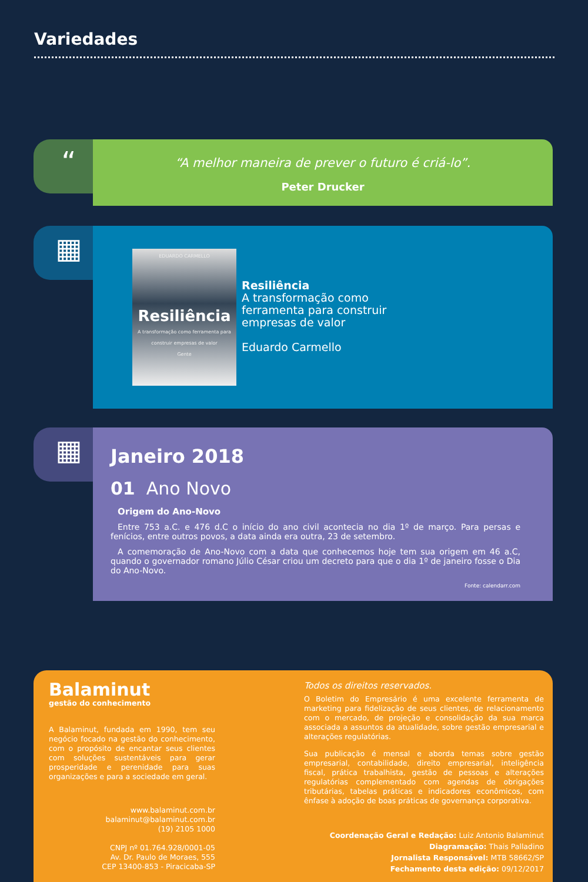Variedades
“
“A melhor maneira de prever o futuro é criá-lo”.
Peter Drucker
▦
EDUARDO CARMELLO
Resiliência
A transformação como ferramenta para construir empresas de valor
Gente
Resiliência
A transformação como
ferramenta para construir
empresas de valor
Eduardo Carmello
▦
Janeiro 2018
01 Ano Novo
Origem do Ano-Novo
Entre 753 a.C. e 476 d.C o início do ano civil acontecia no dia 1º de março. Para persas e fenícios, entre outros povos, a data ainda era outra, 23 de setembro.
A comemoração de Ano-Novo com a data que conhecemos hoje tem sua origem em 46 a.C, quando o governador romano Júlio César criou um decreto para que o dia 1º de janeiro fosse o Dia do Ano-Novo.
Fonte: calendarr.com
Balaminut
gestão do conhecimento
A Balaminut, fundada em 1990, tem seu negócio focado na gestão do conhecimento, com o propósito de encantar seus clientes com soluções sustentáveis para gerar prosperidade e perenidade para suas organizações e para a sociedade em geral.
www.balaminut.com.br
balaminut@balaminut.com.br
(19) 2105 1000
CNPJ nº 01.764.928/0001-05
Av. Dr. Paulo de Moraes, 555
CEP 13400-853 - Piracicaba-SP
Todos os direitos reservados.
O Boletim do Empresário é uma excelente ferramenta de marketing para fidelização de seus clientes, de relacionamento com o mercado, de projeção e consolidação da sua marca associada a assuntos da atualidade, sobre gestão empresarial e alterações regulatórias.
Sua publicação é mensal e aborda temas sobre gestão empresarial, contabilidade, direito empresarial, inteligência fiscal, prática trabalhista, gestão de pessoas e alterações regulatórias complementado com agendas de obrigações tributárias, tabelas práticas e indicadores econômicos, com ênfase à adoção de boas práticas de governança corporativa.
Coordenação Geral e Redação: Luiz Antonio Balaminut
Diagramação: Thais Palladino
Jornalista Responsável: MTB 58662/SP
Fechamento desta edição: 09/12/2017